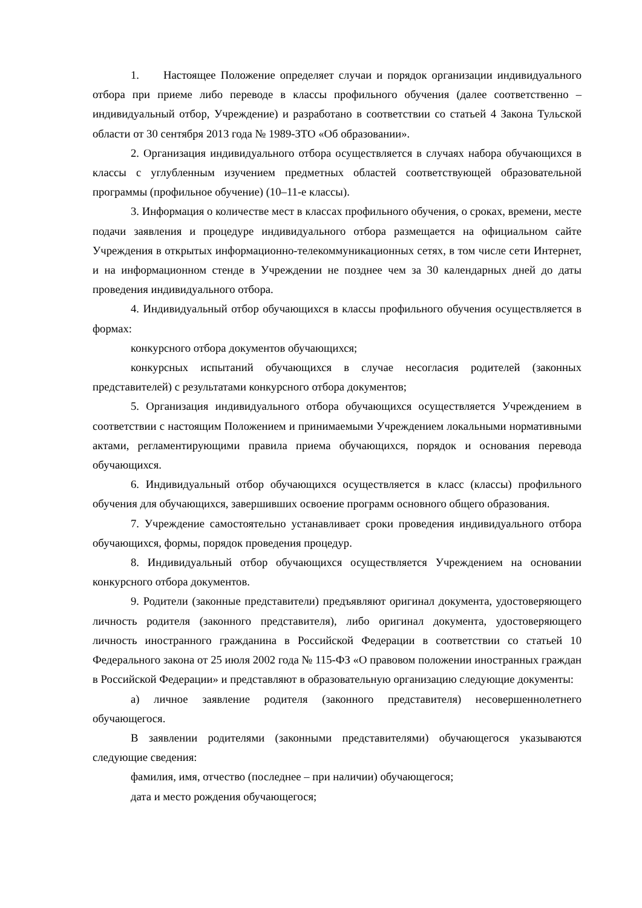1. Настоящее Положение определяет случаи и порядок организации индивидуального отбора при приеме либо переводе в классы профильного обучения (далее соответственно – индивидуальный отбор, Учреждение) и разработано в соответствии со статьей 4 Закона Тульской области от 30 сентября 2013 года № 1989-ЗТО «Об образовании».
2. Организация индивидуального отбора осуществляется в случаях набора обучающихся в классы с углубленным изучением предметных областей соответствующей образовательной программы (профильное обучение) (10–11-е классы).
3. Информация о количестве мест в классах профильного обучения, о сроках, времени, месте подачи заявления и процедуре индивидуального отбора размещается на официальном сайте Учреждения в открытых информационно-телекоммуникационных сетях, в том числе сети Интернет, и на информационном стенде в Учреждении не позднее чем за 30 календарных дней до даты проведения индивидуального отбора.
4. Индивидуальный отбор обучающихся в классы профильного обучения осуществляется в формах:
конкурсного отбора документов обучающихся;
конкурсных испытаний обучающихся в случае несогласия родителей (законных представителей) с результатами конкурсного отбора документов;
5. Организация индивидуального отбора обучающихся осуществляется Учреждением в соответствии с настоящим Положением и принимаемыми Учреждением локальными нормативными актами, регламентирующими правила приема обучающихся, порядок и основания перевода обучающихся.
6. Индивидуальный отбор обучающихся осуществляется в класс (классы) профильного обучения для обучающихся, завершивших освоение программ основного общего образования.
7. Учреждение самостоятельно устанавливает сроки проведения индивидуального отбора обучающихся, формы, порядок проведения процедур.
8. Индивидуальный отбор обучающихся осуществляется Учреждением на основании конкурсного отбора документов.
9. Родители (законные представители) предъявляют оригинал документа, удостоверяющего личность родителя (законного представителя), либо оригинал документа, удостоверяющего личность иностранного гражданина в Российской Федерации в соответствии со статьей 10 Федерального закона от 25 июля 2002 года № 115-ФЗ «О правовом положении иностранных граждан в Российской Федерации» и представляют в образовательную организацию следующие документы:
а) личное заявление родителя (законного представителя) несовершеннолетнего обучающегося.
В заявлении родителями (законными представителями) обучающегося указываются следующие сведения:
фамилия, имя, отчество (последнее – при наличии) обучающегося;
дата и место рождения обучающегося;